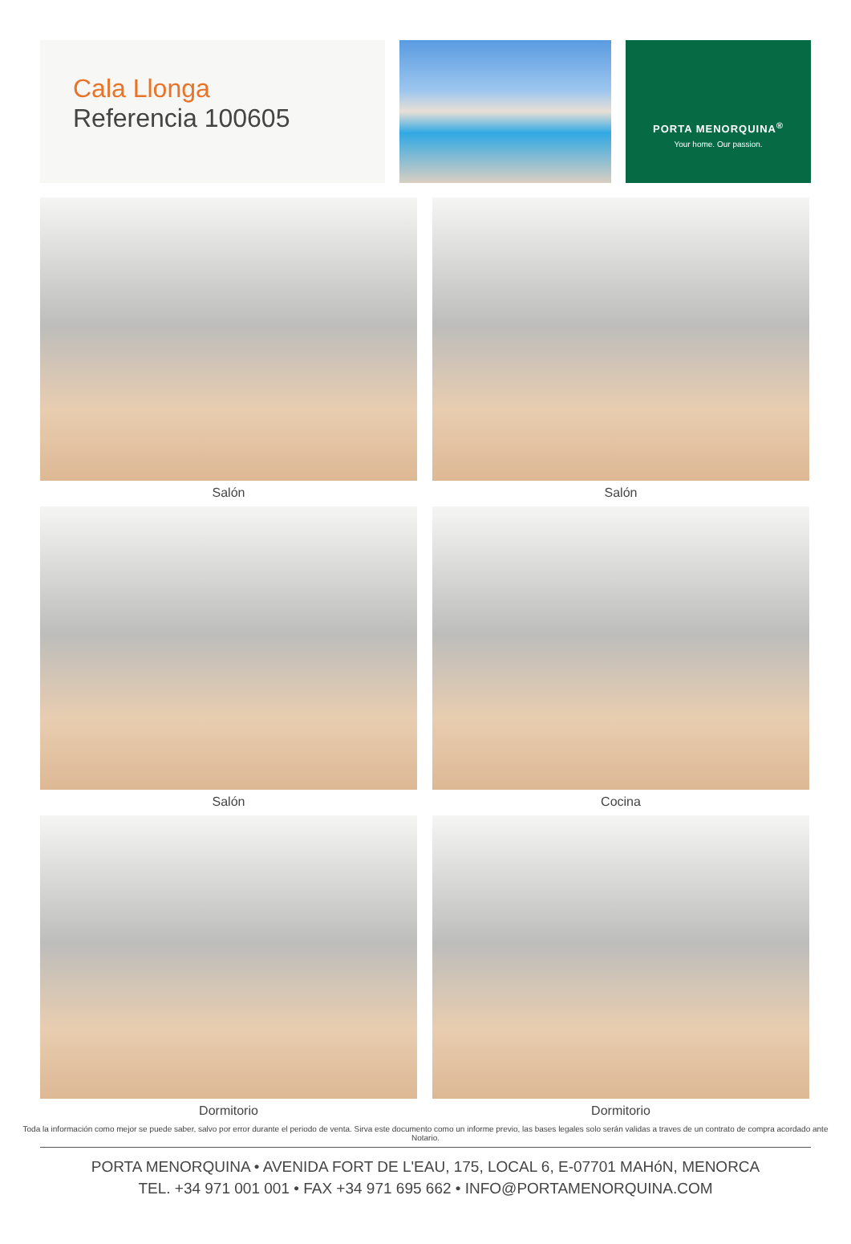Cala Llonga
Referencia 100605
PORTA MENORQUINA<sup>®</sup>
Your home. Our passion.
Salón
Salón
Salón
Cocina
Dormitorio
Dormitorio
Toda la información como mejor se puede saber, salvo por error durante el periodo de venta. Sirva este documento como un informe previo, las bases legales solo serán validas a traves de un contrato de compra acordado ante Notario.
PORTA MENORQUINA • AVENIDA FORT DE L'EAU, 175, LOCAL 6, E-07701 MAHóN, MENORCA
TEL. +34 971 001 001 • FAX +34 971 695 662 • INFO@PORTAMENORQUINA.COM